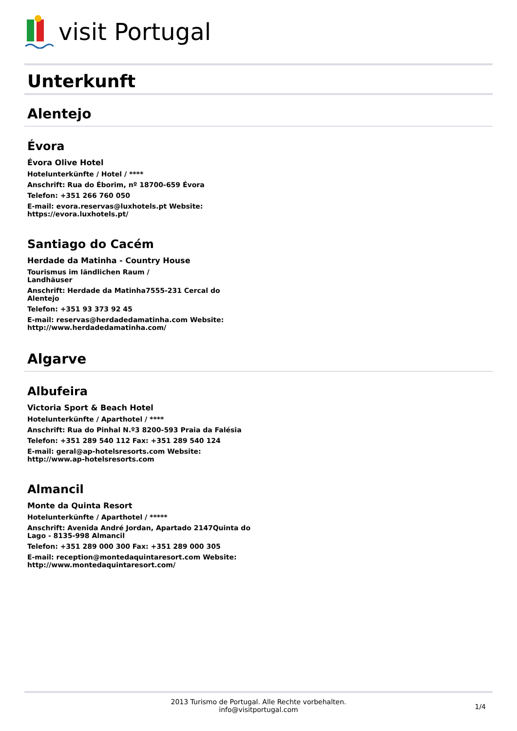visit Portugal
Unterkunft
Alentejo
Évora
Évora Olive Hotel
Hotelunterkünfte / Hotel / ****
Anschrift: Rua do Éborim, nº 18700-659 Évora
Telefon: +351 266 760 050
E-mail: evora.reservas@luxhotels.pt Website: https://evora.luxhotels.pt/
Santiago do Cacém
Herdade da Matinha - Country House
Tourismus im ländlichen Raum / Landhäuser
Anschrift: Herdade da Matinha7555-231 Cercal do Alentejo
Telefon: +351 93 373 92 45
E-mail: reservas@herdadedamatinha.com Website: http://www.herdadedamatinha.com/
Algarve
Albufeira
Victoria Sport & Beach Hotel
Hotelunterkünfte / Aparthotel / ****
Anschrift: Rua do Pinhal N.º3 8200-593 Praia da Falésia
Telefon: +351 289 540 112 Fax: +351 289 540 124
E-mail: geral@ap-hotelsresorts.com Website: http://www.ap-hotelsresorts.com
Almancil
Monte da Quinta Resort
Hotelunterkünfte / Aparthotel / *****
Anschrift: Avenida André Jordan, Apartado 2147Quinta do Lago - 8135-998 Almancil
Telefon: +351 289 000 300 Fax: +351 289 000 305
E-mail: reception@montedaquintaresort.com Website: http://www.montedaquintaresort.com/
2013 Turismo de Portugal. Alle Rechte vorbehalten.
info@visitportugal.com
1/4